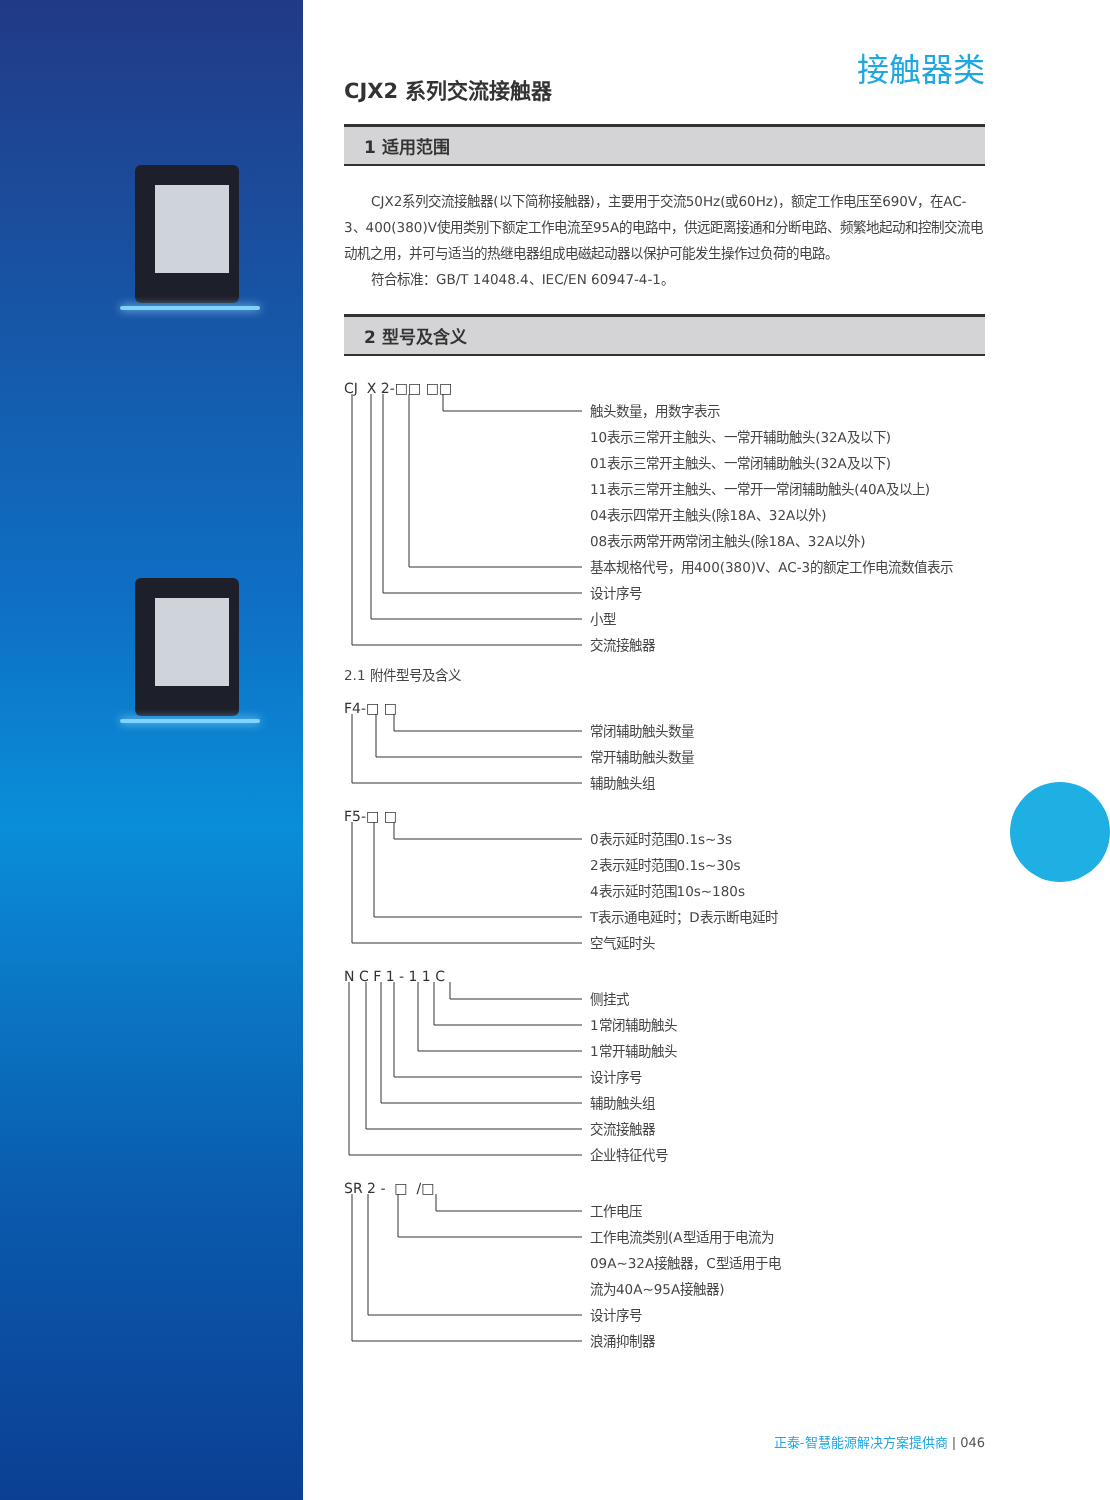接触器类
CJX2 系列交流接触器
1 适用范围
  CJX2系列交流接触器(以下简称接触器)，主要用于交流50Hz(或60Hz)，额定工作电压至690V，在AC-3、400(380)V使用类别下额定工作电流至95A的电路中，供远距离接通和分断电路、频繁地起动和控制交流电动机之用，并可与适当的热继电器组成电磁起动器以保护可能发生操作过负荷的电路。
  符合标准：GB/T 14048.4、IEC/EN 60947-4-1。
2 型号及含义
CJ X 2-□□ □□
触头数量，用数字表示
10表示三常开主触头、一常开辅助触头(32A及以下)
01表示三常开主触头、一常闭辅助触头(32A及以下)
11表示三常开主触头、一常开一常闭辅助触头(40A及以上)
04表示四常开主触头(除18A、32A以外)
08表示两常开两常闭主触头(除18A、32A以外)
基本规格代号，用400(380)V、AC-3的额定工作电流数值表示
设计序号
小型
交流接触器
2.1 附件型号及含义
F4-□ □
常闭辅助触头数量
常开辅助触头数量
辅助触头组
F5-□ □
0表示延时范围0.1s~3s
2表示延时范围0.1s~30s
4表示延时范围10s~180s
T表示通电延时；D表示断电延时
空气延时头
N C F 1 - 1 1 C
侧挂式
1常闭辅助触头
1常开辅助触头
设计序号
辅助触头组
交流接触器
企业特征代号
SR 2 - □ /□
工作电压
工作电流类别(A型适用于电流为
09A~32A接触器，C型适用于电
流为40A~95A接触器)
设计序号
浪涌抑制器
正泰-智慧能源解决方案提供商 | 046